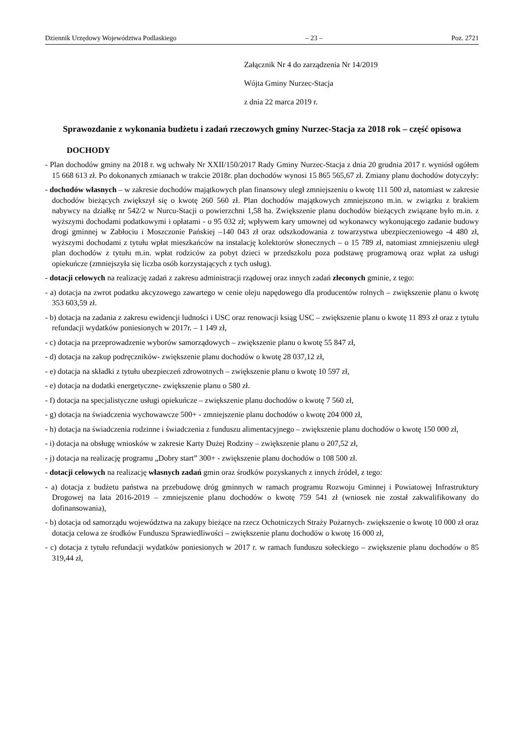Dziennik Urzędowy Województwa Podlaskiego – 23 – Poz. 2721
Załącznik Nr 4 do zarządzenia Nr 14/2019
Wójta Gminy Nurzec-Stacja
z dnia 22 marca 2019 r.
Sprawozdanie z wykonania budżetu i zadań rzeczowych gminy Nurzec-Stacja za 2018 rok – część opisowa
DOCHODY
- Plan dochodów gminy na 2018 r. wg uchwały Nr XXII/150/2017 Rady Gminy Nurzec-Stacja z dnia 20 grudnia 2017 r. wyniósł ogółem 15 668 613 zł. Po dokonanych zmianach w trakcie 2018r. plan dochodów wynosi 15 865 565,67 zł. Zmiany planu dochodów dotyczyły:
- dochodów własnych – w zakresie dochodów majątkowych plan finansowy uległ zmniejszeniu o kwotę 111 500 zł, natomiast w zakresie dochodów bieżących zwiększył się o kwotę 260 560 zł. Plan dochodów majątkowych zmniejszono m.in. w związku z brakiem nabywcy na działkę nr 542/2 w Nurcu-Stacji o powierzchni 1,58 ha. Zwiększenie planu dochodów bieżących związane było m.in. z wyższymi dochodami podatkowymi i opłatami - o 95 032 zł; wpływem kary umownej od wykonawcy wykonującego zadanie budowy drogi gminnej w Zabłociu i Moszczonie Pańskiej –140 043 zł oraz odszkodowania z towarzystwa ubezpieczeniowego -4 480 zł, wyższymi dochodami z tytułu wpłat mieszkańców na instalację kolektorów słonecznych – o 15 789 zł, natomiast zmniejszeniu uległ plan dochodów z tytułu m.in. wpłat rodziców za pobyt dzieci w przedszkolu poza podstawę programową oraz wpłat za usługi opiekuńcze (zmniejszyła się liczba osób korzystających z tych usług).
- dotacji celowych na realizację zadań z zakresu administracji rządowej oraz innych zadań zleconych gminie, z tego:
- a) dotacja na zwrot podatku akcyzowego zawartego w cenie oleju napędowego dla producentów rolnych – zwiększenie planu o kwotę 353 603,59 zł.
- b) dotacja na zadania z zakresu ewidencji ludności i USC oraz renowacji ksiąg USC – zwiększenie planu o kwotę 11 893 zł oraz z tytułu refundacji wydatków poniesionych w 2017r. – 1 149 zł,
- c) dotacja na przeprowadzenie wyborów samorządowych – zwiększenie planu o kwotę 55 847 zł,
- d) dotacja na zakup podręczników- zwiększenie planu dochodów o kwotę 28 037,12 zł,
- e) dotacja na składki z tytułu ubezpieczeń zdrowotnych – zwiększenie planu o kwotę 10 597 zł,
- e) dotacja na dodatki energetyczne- zwiększenie planu o 580 zł.
- f) dotacja na specjalistyczne usługi opiekuńcze – zwiększenie planu dochodów o kwotę 7 560 zł,
- g) dotacja na świadczenia wychowawcze 500+ - zmniejszenie planu dochodów o kwotę 204 000 zł,
- h) dotacja na świadczenia rodzinne i świadczenia z funduszu alimentacyjnego – zwiększenie planu dochodów o kwotę 150 000 zł,
- i) dotacja na obsługę wniosków w zakresie Karty Dużej Rodziny – zwiększenie planu o 207,52 zł,
- j) dotacja na realizację programu „Dobry start” 300+ - zwiększenie planu dochodów o 108 500 zł.
- dotacji celowych na realizację własnych zadań gmin oraz środków pozyskanych z innych źródeł, z tego:
- a) dotacja z budżetu państwa na przebudowę dróg gminnych w ramach programu Rozwoju Gminnej i Powiatowej Infrastruktury Drogowej na lata 2016-2019 – zmniejszenie planu dochodów o kwotę 759 541 zł (wniosek nie został zakwalifikowany do dofinansowania),
- b) dotacja od samorządu województwa na zakupy bieżące na rzecz Ochotniczych Straży Pożarnych- zwiększenie o kwotę 10 000 zł oraz dotacja celowa ze środków Funduszu Sprawiedliwości – zwiększenie planu dochodów o kwotę 16 000 zł,
- c) dotacja z tytułu refundacji wydatków poniesionych w 2017 r. w ramach funduszu sołeckiego – zwiększenie planu dochodów o 85 319,44 zł,